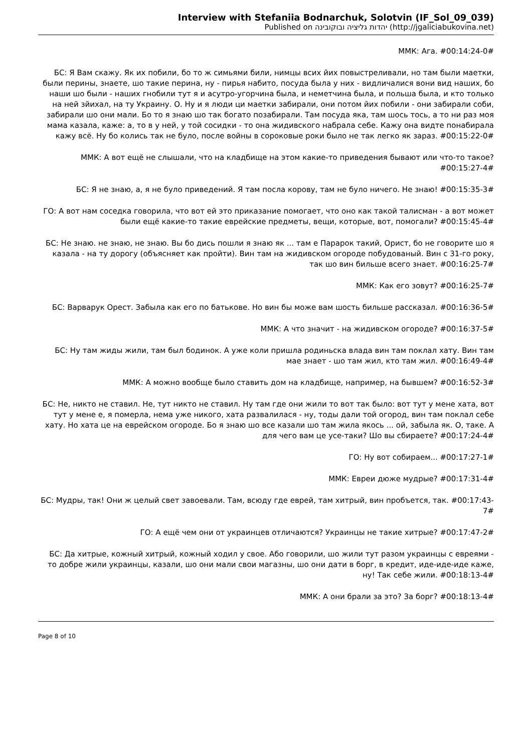Interview with Stefaniia Bodnarchuk, Solotvin (IF_Sol_09_039)
Published on יהדות גליציה ובוקובינה (http://jgaliciabukovina.net)
ММК: Ага. #00:14:24-0#
БС: Я Вам скажу. Як их побили, бо то ж симьями били, нимцы всих йих повыстреливали, но там были маетки, были перины, знаете, шо такие перина, ну - пирья набито, посуда была у них - видличалися вони вид наших, бо наши шо были - наших гнобили тут я и асутро-угорчина была, и неметчина была, и польша была, и кто только на ней зйихал, на ту Украину. О. Ну и я люди ци маетки забирали, они потом йих побили - они забирали соби, забирали шо они мали. Бо то я знаю шо так богато позабирали. Там посуда яка, там шось тось, а то ни раз моя мама казала, каже: а, то в у ней, у той сосидки - то она жидивского набрала себе. Кажу она видте понабирала кажу всё. Ну бо колись так не було, после войны в сороковые роки было не так легко як зараз. #00:15:22-0#
ММК: А вот ещё не слышали, что на кладбище на этом какие-то приведения бывают или что-то такое? #00:15:27-4#
БС: Я не знаю, а, я не було приведений. Я там посла корову, там не було ничего. Не знаю! #00:15:35-3#
ГО: А вот нам соседка говорила, что вот ей это приказание помогает, что оно как такой талисман - а вот может были ещё какие-то такие еврейские предметы, вещи, которые, вот, помогали? #00:15:45-4#
БС: Не знаю. не знаю, не знаю. Вы бо дись пошли я знаю як ... там е Парарок такий, Орист, бо не говорите шо я казала - на ту дорогу (объясняет как пройти). Вин там на жидивском огороде побудованый. Вин с 31-го року, так шо вин бильше всего знает. #00:16:25-7#
ММК: Как его зовут? #00:16:25-7#
БС: Варварук Орест. Забыла как его по батькове. Но вин бы може вам шость бильше рассказал. #00:16:36-5#
ММК: А что значит - на жидивском огороде? #00:16:37-5#
БС: Ну там жиды жили, там был бодинок. А уже коли пришла родиньска влада вин там поклал хату. Вин там мае знает - шо там жил, кто там жил. #00:16:49-4#
ММК: А можно вообще было ставить дом на кладбище, например, на бывшем? #00:16:52-3#
БС: Не, никто не ставил. Не, тут никто не ставил. Ну там где они жили то вот так было: вот тут у мене хата, вот тут у мене е, я померла, нема уже никого, хата развалилася - ну, тоды дали той огород, вин там поклал себе хату. Но хата це на еврейском огороде. Бо я знаю шо все казали шо там жила якось ... ой, забыла як. О, таке. А для чего вам це усе-таки? Шо вы сбираете? #00:17:24-4#
ГО: Ну вот собираем... #00:17:27-1#
ММК: Евреи дюже мудрые? #00:17:31-4#
БС: Мудры, так! Они ж целый свет завоевали. Там, всюду где еврей, там хитрый, вин пробъется, так. #00:17:43-7#
ГО: А ещё чем они от украинцев отличаются? Украинцы не такие хитрые? #00:17:47-2#
БС: Да хитрые, кожный хитрый, кожный ходил у свое. Або говорили, шо жили тут разом украинцы с евреями - то добре жили украинцы, казали, шо они мали свои магазны, шо они дати в борг, в кредит, иде-иде-иде каже, ну! Так себе жили. #00:18:13-4#
ММК: А они брали за это? За борг? #00:18:13-4#
Page 8 of 10